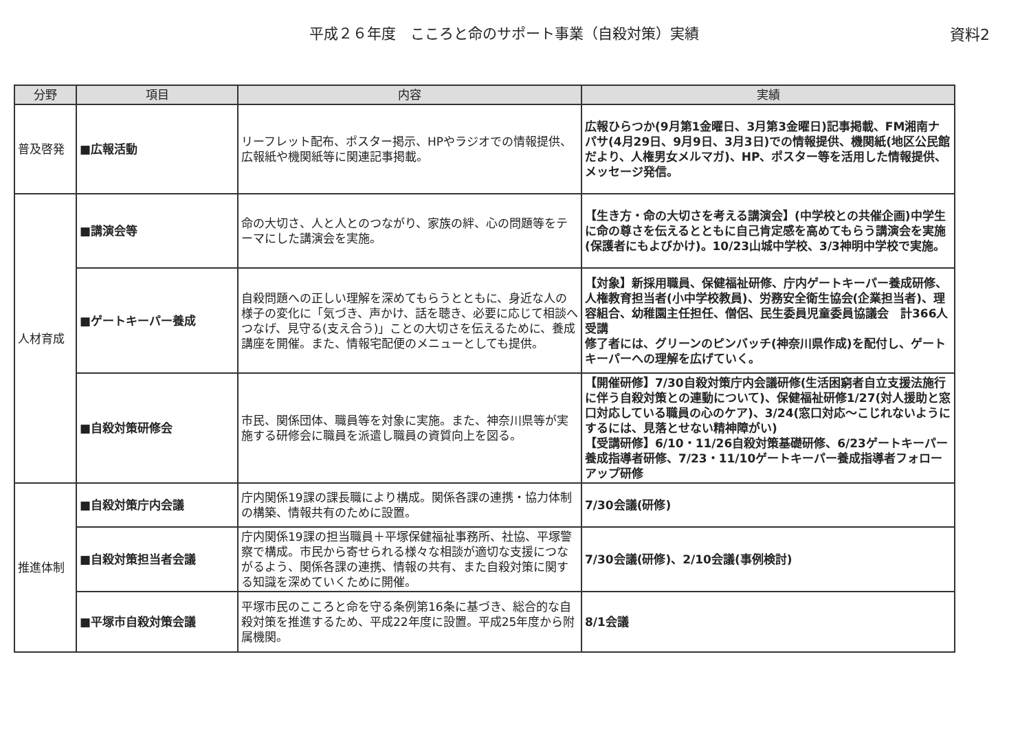平成２６年度　こころと命のサポート事業（自殺対策）実績
資料2
| 分野 | 項目 | 内容 | 実績 |
| --- | --- | --- | --- |
| 普及啓発 | ■広報活動 | リーフレット配布、ポスター掲示、HPやラジオでの情報提供、広報紙や機関紙等に関連記事掲載。 | 広報ひらつか(9月第1金曜日、3月第3金曜日)記事掲載、FM湘南ナパサ(4月29日、9月9日、3月3日)での情報提供、機関紙(地区公民館だより、人権男女メルマガ)、HP、ポスター等を活用した情報提供、メッセージ発信。 |
| 人材育成 | ■講演会等 | 命の大切さ、人と人とのつながり、家族の絆、心の問題等をテーマにした講演会を実施。 | 【生き方・命の大切さを考える講演会】(中学校との共催企画)中学生に命の尊さを伝えるとともに自己肯定感を高めてもらう講演会を実施(保護者にもよびかけ)。10/23山城中学校、3/3神明中学校で実施。 |
| | ■ゲートキーパー養成 | 自殺問題への正しい理解を深めてもらうとともに、身近な人の様子の変化に「気づき、声かけ、話を聴き、必要に応じて相談へつなげ、見守る(支え合う)」ことの大切さを伝えるために、養成講座を開催。また、情報宅配便のメニューとしても提供。 | 【対象】新採用職員、保健福祉研修、庁内ゲートキーパー養成研修、人権教育担当者(小中学校教員)、労務安全衛生協会(企業担当者)、理容組合、幼稚園主任担任、僧侶、民生委員児童委員協議会 計366人受講 修了者には、グリーンのピンバッチ(神奈川県作成)を配付し、ゲートキーパーへの理解を広げていく。 |
| | ■自殺対策研修会 | 市民、関係団体、職員等を対象に実施。また、神奈川県等が実施する研修会に職員を派遣し職員の資質向上を図る。 | 【開催研修】7/30自殺対策庁内会議研修(生活困窮者自立支援法施行に伴う自殺対策との連動について)、保健福祉研修1/27(対人援助と窓口対応している職員の心のケア)、3/24(窓口対応～こじれないようにするには、見落とせない精神障がい) 【受講研修】6/10・11/26自殺対策基礎研修、6/23ゲートキーパー養成指導者研修、7/23・11/10ゲートキーパー養成指導者フォローアップ研修 |
| 推進体制 | ■自殺対策庁内会議 | 庁内関係19課の課長職により構成。関係各課の連携・協力体制の構築、情報共有のために設置。 | 7/30会議(研修) |
| | ■自殺対策担当者会議 | 庁内関係19課の担当職員＋平塚保健福祉事務所、社協、平塚警察で構成。市民から寄せられる様々な相談が適切な支援につながるよう、関係各課の連携、情報の共有、また自殺対策に関する知識を深めていくために開催。 | 7/30会議(研修)、2/10会議(事例検討) |
| | ■平塚市自殺対策会議 | 平塚市民のこころと命を守る条例第16条に基づき、総合的な自殺対策を推進するため、平成22年度に設置。平成25年度から附属機関。 | 8/1会議 |